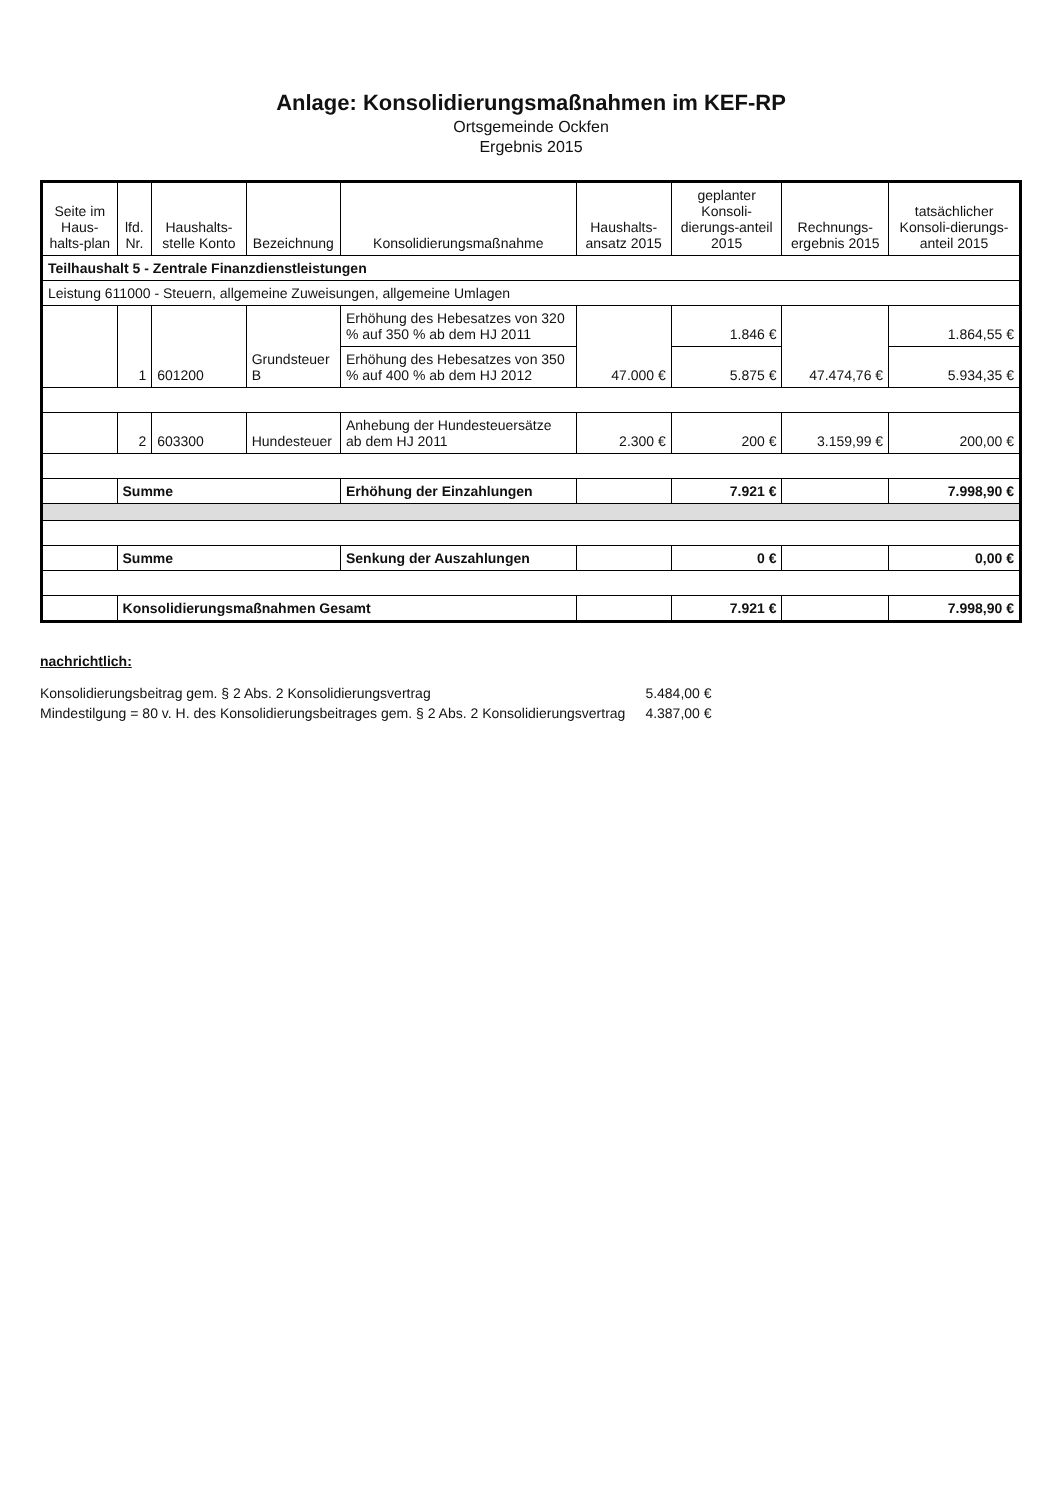Anlage: Konsolidierungsmaßnahmen im KEF-RP
Ortsgemeinde Ockfen
Ergebnis 2015
| Seite im Haus-halts-plan | lfd. Nr. | Haushalts-stelle Konto | Bezeichnung | Konsolidierungsmaßnahme | Haushalts-ansatz 2015 | geplanter Konsoli-dierungs-anteil 2015 | Rechnungs-ergebnis 2015 | tatsächlicher Konsoli-dierungs-anteil 2015 |
| --- | --- | --- | --- | --- | --- | --- | --- | --- |
| Teilhaushalt 5 - Zentrale Finanzdienstleistungen | | | | | | | | |
| Leistung 611000 - Steuern, allgemeine Zuweisungen, allgemeine Umlagen | | | | | | | | |
| | 1 | 601200 | Grundsteuer B | Erhöhung des Hebesatzes von 320 % auf 350 % ab dem HJ 2011 | 47.000 € | 1.846 € | 47.474,76 € | 1.864,55 € |
| | | | | Erhöhung des Hebesatzes von 350 % auf 400 % ab dem HJ 2012 | | 5.875 € | | 5.934,35 € |
| | 2 | 603300 | Hundesteuer | Anhebung der Hundesteuersätze ab dem HJ 2011 | 2.300 € | 200 € | 3.159,99 € | 200,00 € |
| | Summe | | | Erhöhung der Einzahlungen | | 7.921 € | | 7.998,90 € |
| | Summe | | | Senkung der Auszahlungen | | 0 € | | 0,00 € |
| | Konsolidierungsmaßnahmen Gesamt | | | | | 7.921 € | | 7.998,90 € |
nachrichtlich:
| Konsolidierungsbeitrag gem. § 2 Abs. 2 Konsolidierungsvertrag | 5.484,00 € |
| Mindestilgung = 80 v. H. des Konsolidierungsbeitrages gem. § 2 Abs. 2 Konsolidierungsvertrag | 4.387,00 € |